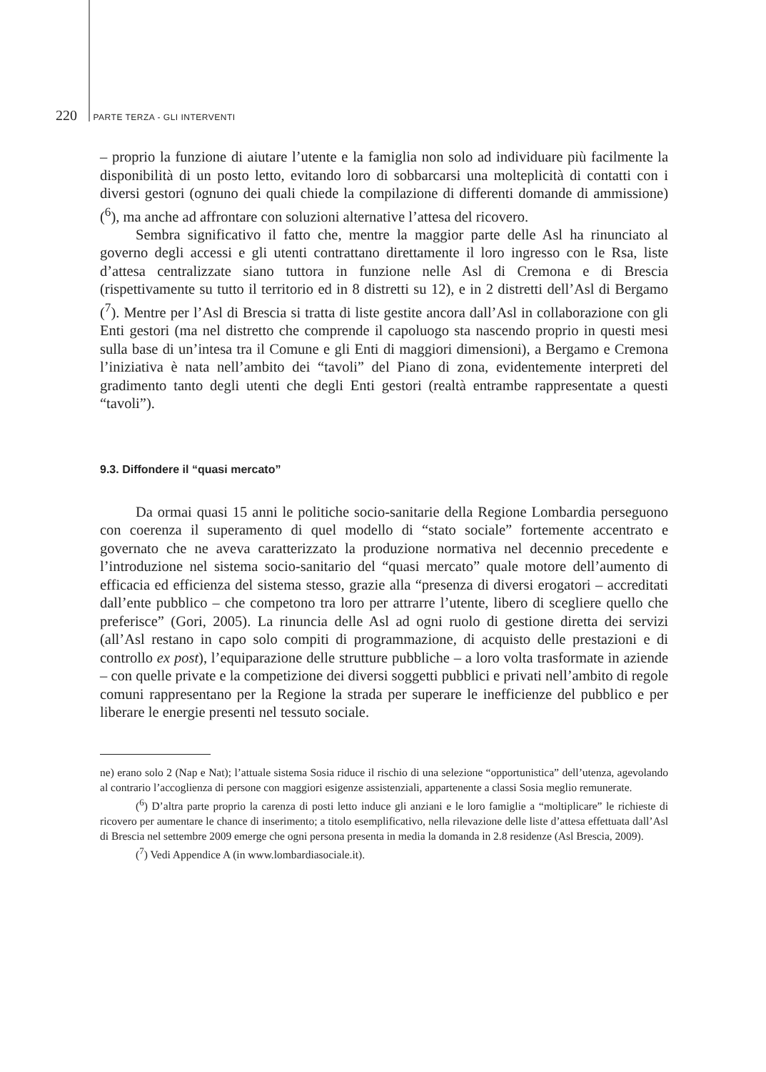220 PARTE TERZA - GLI INTERVENTI
– proprio la funzione di aiutare l’utente e la famiglia non solo ad individuare più facilmente la disponibilità di un posto letto, evitando loro di sobbarcarsi una molteplicità di contatti con i diversi gestori (ognuno dei quali chiede la compilazione di differenti domande di ammissione) (<sup>6</sup>), ma anche ad affrontare con soluzioni alternative l’attesa del ricovero.
Sembra significativo il fatto che, mentre la maggior parte delle Asl ha rinunciato al governo degli accessi e gli utenti contrattano direttamente il loro ingresso con le Rsa, liste d’attesa centralizzate siano tuttora in funzione nelle Asl di Cremona e di Brescia (rispettivamente su tutto il territorio ed in 8 distretti su 12), e in 2 distretti dell’Asl di Bergamo (<sup>7</sup>). Mentre per l’Asl di Brescia si tratta di liste gestite ancora dall’Asl in collaborazione con gli Enti gestori (ma nel distretto che comprende il capoluogo sta nascendo proprio in questi mesi sulla base di un’intesa tra il Comune e gli Enti di maggiori dimensioni), a Bergamo e Cremona l’iniziativa è nata nell’ambito dei “tavoli” del Piano di zona, evidentemente interpreti del gradimento tanto degli utenti che degli Enti gestori (realtà entrambe rappresentate a questi “tavoli”).
9.3. Diffondere il “quasi mercato”
Da ormai quasi 15 anni le politiche socio-sanitarie della Regione Lombardia perseguono con coerenza il superamento di quel modello di “stato sociale” fortemente accentrato e governato che ne aveva caratterizzato la produzione normativa nel decennio precedente e l’introduzione nel sistema socio-sanitario del “quasi mercato” quale motore dell’aumento di efficacia ed efficienza del sistema stesso, grazie alla “presenza di diversi erogatori – accreditati dall’ente pubblico – che competono tra loro per attrarre l’utente, libero di scegliere quello che preferisce” (Gori, 2005). La rinuncia delle Asl ad ogni ruolo di gestione diretta dei servizi (all’Asl restano in capo solo compiti di programmazione, di acquisto delle prestazioni e di controllo ex post), l’equiparazione delle strutture pubbliche – a loro volta trasformate in aziende – con quelle private e la competizione dei diversi soggetti pubblici e privati nell’ambito di regole comuni rappresentano per la Regione la strada per superare le inefficienze del pubblico e per liberare le energie presenti nel tessuto sociale.
ne) erano solo 2 (Nap e Nat); l’attuale sistema Sosia riduce il rischio di una selezione “opportunistica” dell’utenza, agevolando al contrario l’accoglienza di persone con maggiori esigenze assistenziali, appartenente a classi Sosia meglio remunerate.
(<sup>6</sup>) D’altra parte proprio la carenza di posti letto induce gli anziani e le loro famiglie a “moltiplicare” le richieste di ricovero per aumentare le chance di inserimento; a titolo esemplificativo, nella rilevazione delle liste d’attesa effettuata dall’Asl di Brescia nel settembre 2009 emerge che ogni persona presenta in media la domanda in 2.8 residenze (Asl Brescia, 2009).
(<sup>7</sup>) Vedi Appendice A (in www.lombardiasociale.it).